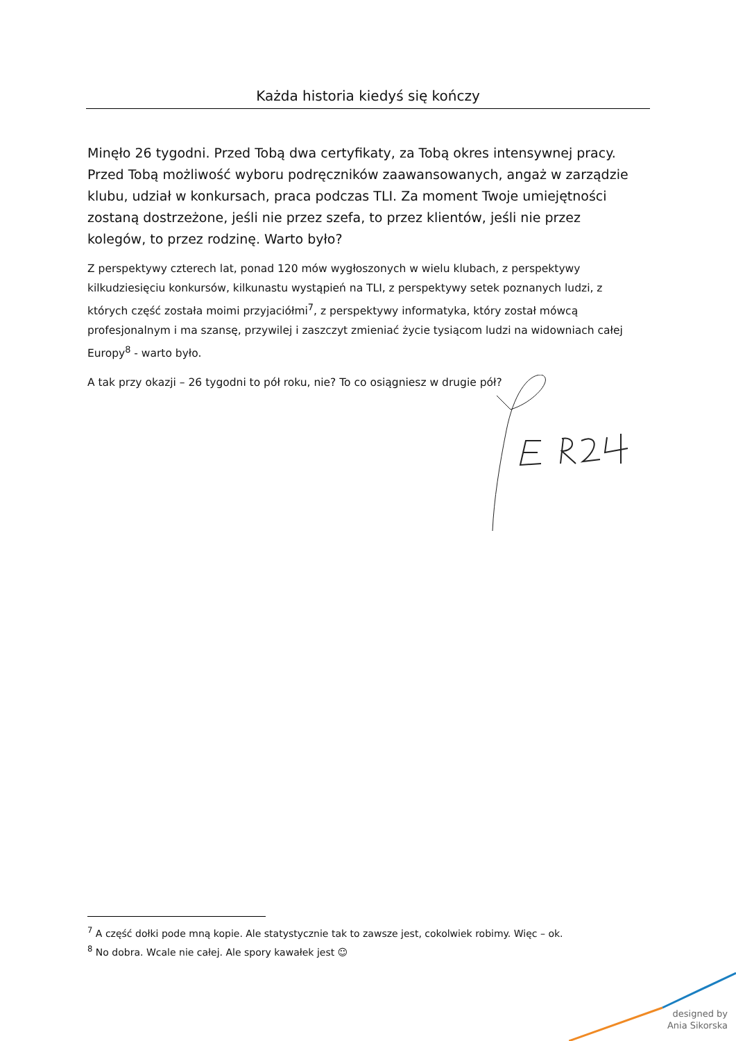Każda historia kiedyś się kończy
Minęło 26 tygodni. Przed Tobą dwa certyfikaty, za Tobą okres intensywnej pracy. Przed Tobą możliwość wyboru podręczników zaawansowanych, angaż w zarządzie klubu, udział w konkursach, praca podczas TLI. Za moment Twoje umiejętności zostaną dostrzeżone, jeśli nie przez szefa, to przez klientów, jeśli nie przez kolegów, to przez rodzinę. Warto było?
Z perspektywy czterech lat, ponad 120 mów wygłoszonych w wielu klubach, z perspektywy kilkudziesięciu konkursów, kilkunastu wystąpień na TLI, z perspektywy setek poznanych ludzi, z których część została moimi przyjaciółmi<sup>7</sup>, z perspektywy informatyka, który został mówcą profesjonalnym i ma szansę, przywilej i zaszczyt zmieniać życie tysiącom ludzi na widowniach całej Europy<sup>8</sup> - warto było.
A tak przy okazji – 26 tygodni to pół roku, nie? To co osiągniesz w drugie pół?
<sup>7</sup> A część dołki pode mną kopie. Ale statystycznie tak to zawsze jest, cokolwiek robimy. Więc – ok.
<sup>8</sup> No dobra. Wcale nie całej. Ale spory kawałek jest ☺
designed by
Ania Sikorska